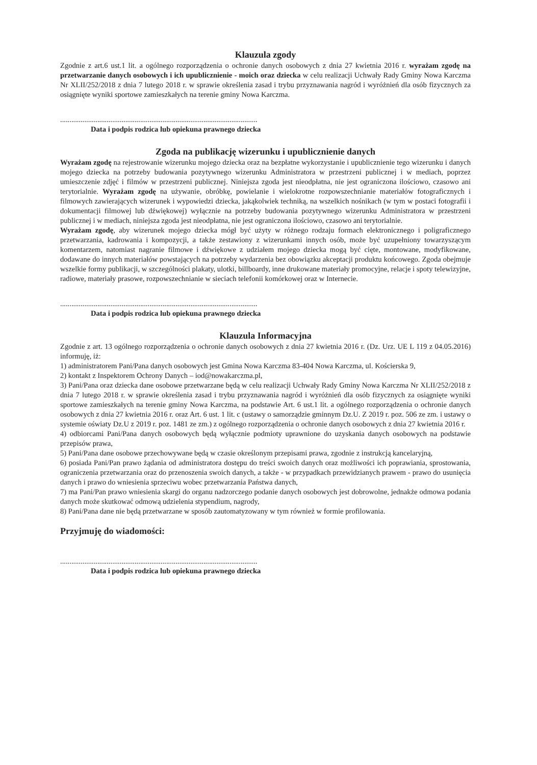Klauzula zgody
Zgodnie z art.6 ust.1 lit. a ogólnego rozporządzenia o ochronie danych osobowych z dnia 27 kwietnia 2016 r. wyrażam zgodę na przetwarzanie danych osobowych i ich upublicznienie - moich oraz dziecka w celu realizacji Uchwały Rady Gminy Nowa Karczma Nr XLII/252/2018 z dnia 7 lutego 2018 r. w sprawie określenia zasad i trybu przyznawania nagród i wyróżnień dla osób fizycznych za osiągnięte wyniki sportowe zamieszkałych na terenie gminy Nowa Karczma.
..........................................................................................................
Data i podpis rodzica lub opiekuna prawnego dziecka
Zgoda na publikację wizerunku i upublicznienie danych
Wyrażam zgodę na rejestrowanie wizerunku mojego dziecka oraz na bezpłatne wykorzystanie i upublicznienie tego wizerunku i danych mojego dziecka na potrzeby budowania pozytywnego wizerunku Administratora w przestrzeni publicznej i w mediach, poprzez umieszczenie zdjęć i filmów w przestrzeni publicznej. Niniejsza zgoda jest nieodpłatna, nie jest ograniczona ilościowo, czasowo ani terytorialnie. Wyrażam zgodę na używanie, obróbkę, powielanie i wielokrotne rozpowszechnianie materiałów fotograficznych i filmowych zawierających wizerunek i wypowiedzi dziecka, jakąkolwiek techniką, na wszelkich nośnikach (w tym w postaci fotografii i dokumentacji filmowej lub dźwiękowej) wyłącznie na potrzeby budowania pozytywnego wizerunku Administratora w przestrzeni publicznej i w mediach, niniejsza zgoda jest nieodpłatna, nie jest ograniczona ilościowo, czasowo ani terytorialnie.
Wyrażam zgodę, aby wizerunek mojego dziecka mógł być użyty w różnego rodzaju formach elektronicznego i poligraficznego przetwarzania, kadrowania i kompozycji, a także zestawiony z wizerunkami innych osób, może być uzupełniony towarzyszącym komentarzem, natomiast nagranie filmowe i dźwiękowe z udziałem mojego dziecka mogą być cięte, montowane, modyfikowane, dodawane do innych materiałów powstających na potrzeby wydarzenia bez obowiązku akceptacji produktu końcowego. Zgoda obejmuje wszelkie formy publikacji, w szczególności plakaty, ulotki, billboardy, inne drukowane materiały promocyjne, relacje i spoty telewizyjne, radiowe, materiały prasowe, rozpowszechnianie w sieciach telefonii komórkowej oraz w Internecie.
..........................................................................................................
Data i podpis rodzica lub opiekuna prawnego dziecka
Klauzula Informacyjna
Zgodnie z art. 13 ogólnego rozporządzenia o ochronie danych osobowych z dnia 27 kwietnia 2016 r. (Dz. Urz. UE L 119 z 04.05.2016) informuję, iż:
1) administratorem Pani/Pana danych osobowych jest Gmina Nowa Karczma 83-404 Nowa Karczma, ul. Kościerska 9,
2) kontakt z Inspektorem Ochrony Danych – iod@nowakarczma.pl,
3) Pani/Pana oraz dziecka dane osobowe przetwarzane będą w celu realizacji Uchwały Rady Gminy Nowa Karczma Nr XLII/252/2018 z dnia 7 lutego 2018 r. w sprawie określenia zasad i trybu przyznawania nagród i wyróżnień dla osób fizycznych za osiągnięte wyniki sportowe zamieszkałych na terenie gminy Nowa Karczma, na podstawie Art. 6 ust.1 lit. a ogólnego rozporządzenia o ochronie danych osobowych z dnia 27 kwietnia 2016 r. oraz Art. 6 ust. 1 lit. c (ustawy o samorządzie gminnym Dz.U. Z 2019 r. poz. 506 ze zm. i ustawy o systemie oświaty Dz.U z 2019 r. poz. 1481 ze zm.) z ogólnego rozporządzenia o ochronie danych osobowych z dnia 27 kwietnia 2016 r.
4) odbiorcami Pani/Pana danych osobowych będą wyłącznie podmioty uprawnione do uzyskania danych osobowych na podstawie przepisów prawa,
5) Pani/Pana dane osobowe przechowywane będą w czasie określonym przepisami prawa, zgodnie z instrukcją kancelaryjną,
6) posiada Pani/Pan prawo żądania od administratora dostępu do treści swoich danych oraz możliwości ich poprawiania, sprostowania, ograniczenia przetwarzania oraz do przenoszenia swoich danych, a także - w przypadkach przewidzianych prawem - prawo do usunięcia danych i prawo do wniesienia sprzeciwu wobec przetwarzania Państwa danych,
7) ma Pani/Pan prawo wniesienia skargi do organu nadzorczego podanie danych osobowych jest dobrowolne, jednakże odmowa podania danych może skutkować odmową udzielenia stypendium, nagrody,
8) Pani/Pana dane nie będą przetwarzane w sposób zautomatyzowany w tym również w formie profilowania.
Przyjmuję do wiadomości:
..........................................................................................................
Data i podpis rodzica lub opiekuna prawnego dziecka